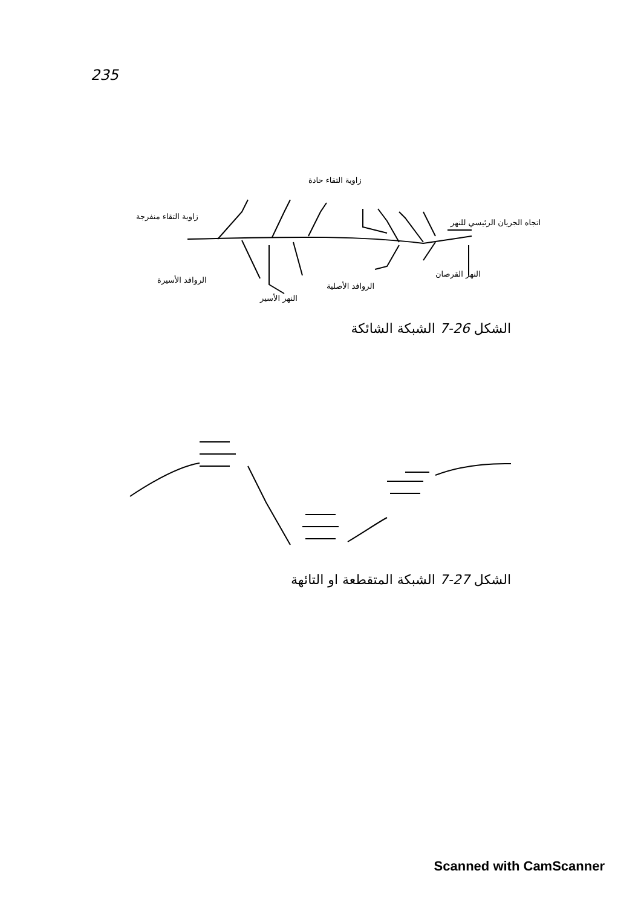235
زاوية التقاء حادة
زاوية التقاء منفرجة
اتجاه الجريان الرئيسي للنهر
الروافد الأسيرة
النهر القرصان
الروافد الأصلية
النهر الأسير
الشكل 26-7 الشبكة الشائكة
الشكل 27-7 الشبكة المتقطعة او التائهة
Scanned with CamScanner